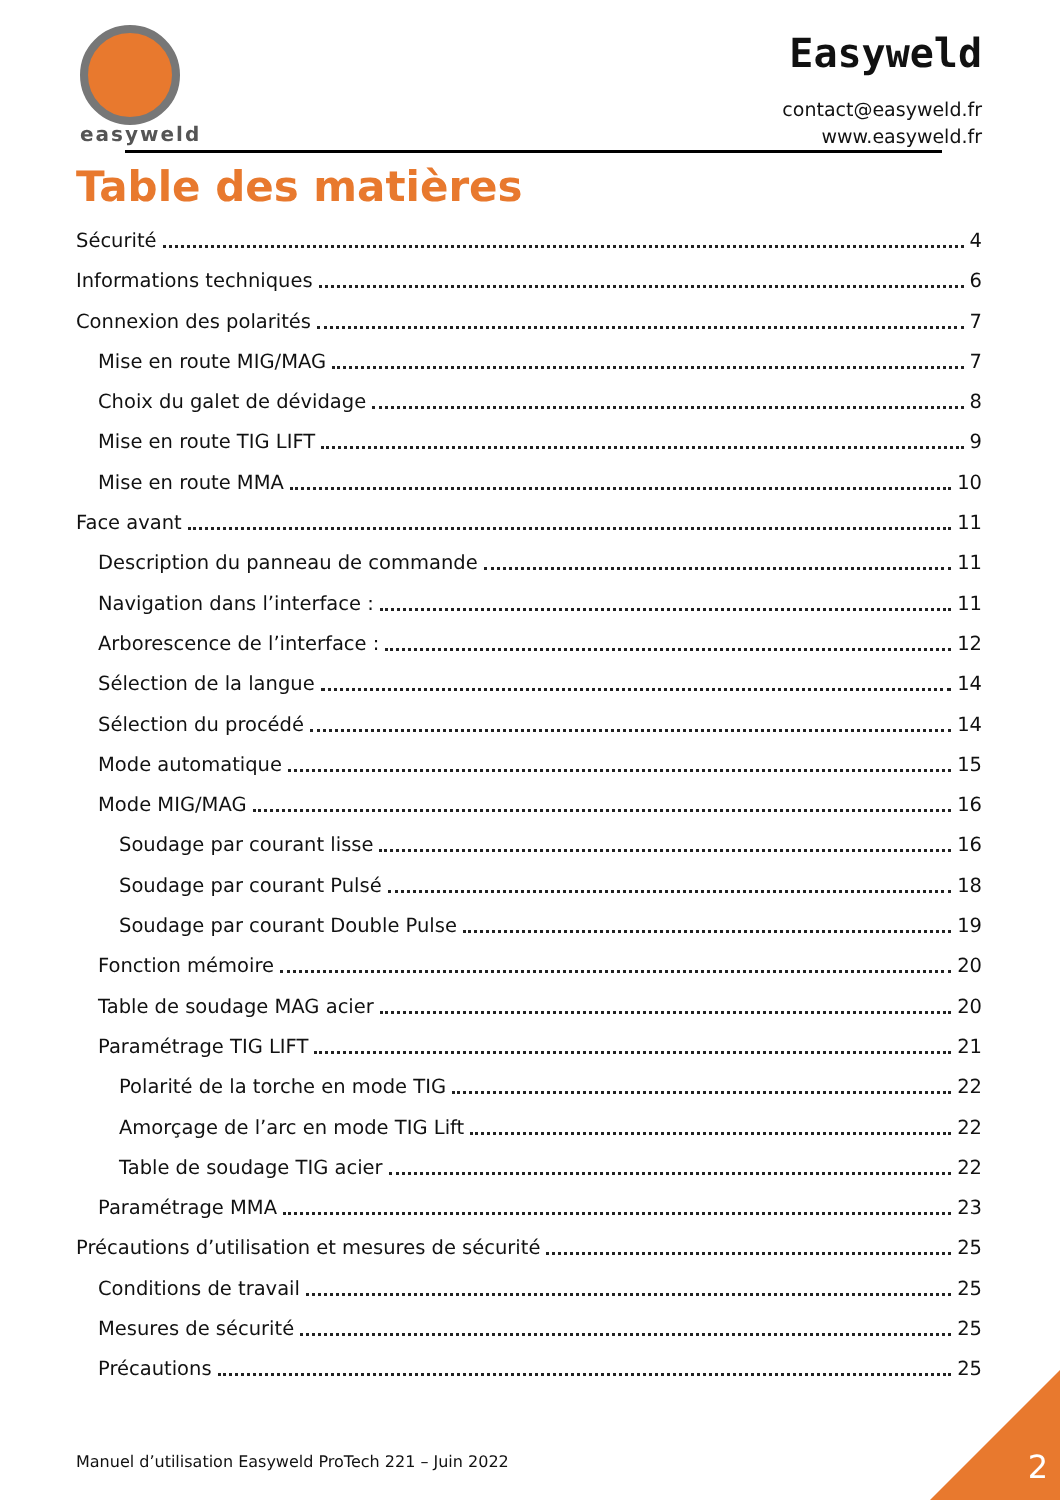easyweld
Easyweld
contact@easyweld.fr
www.easyweld.fr
Table des matières
Sécurité 4
Informations techniques 6
Connexion des polarités 7
Mise en route MIG/MAG 7
Choix du galet de dévidage 8
Mise en route TIG LIFT 9
Mise en route MMA 10
Face avant 11
Description du panneau de commande 11
Navigation dans l’interface : 11
Arborescence de l’interface : 12
Sélection de la langue 14
Sélection du procédé 14
Mode automatique 15
Mode MIG/MAG 16
Soudage par courant lisse 16
Soudage par courant Pulsé 18
Soudage par courant Double Pulse 19
Fonction mémoire 20
Table de soudage MAG acier 20
Paramétrage TIG LIFT 21
Polarité de la torche en mode TIG 22
Amorçage de l’arc en mode TIG Lift 22
Table de soudage TIG acier 22
Paramétrage MMA 23
Précautions d’utilisation et mesures de sécurité 25
Conditions de travail 25
Mesures de sécurité 25
Précautions 25
Manuel d’utilisation Easyweld ProTech 221 – Juin 2022
2